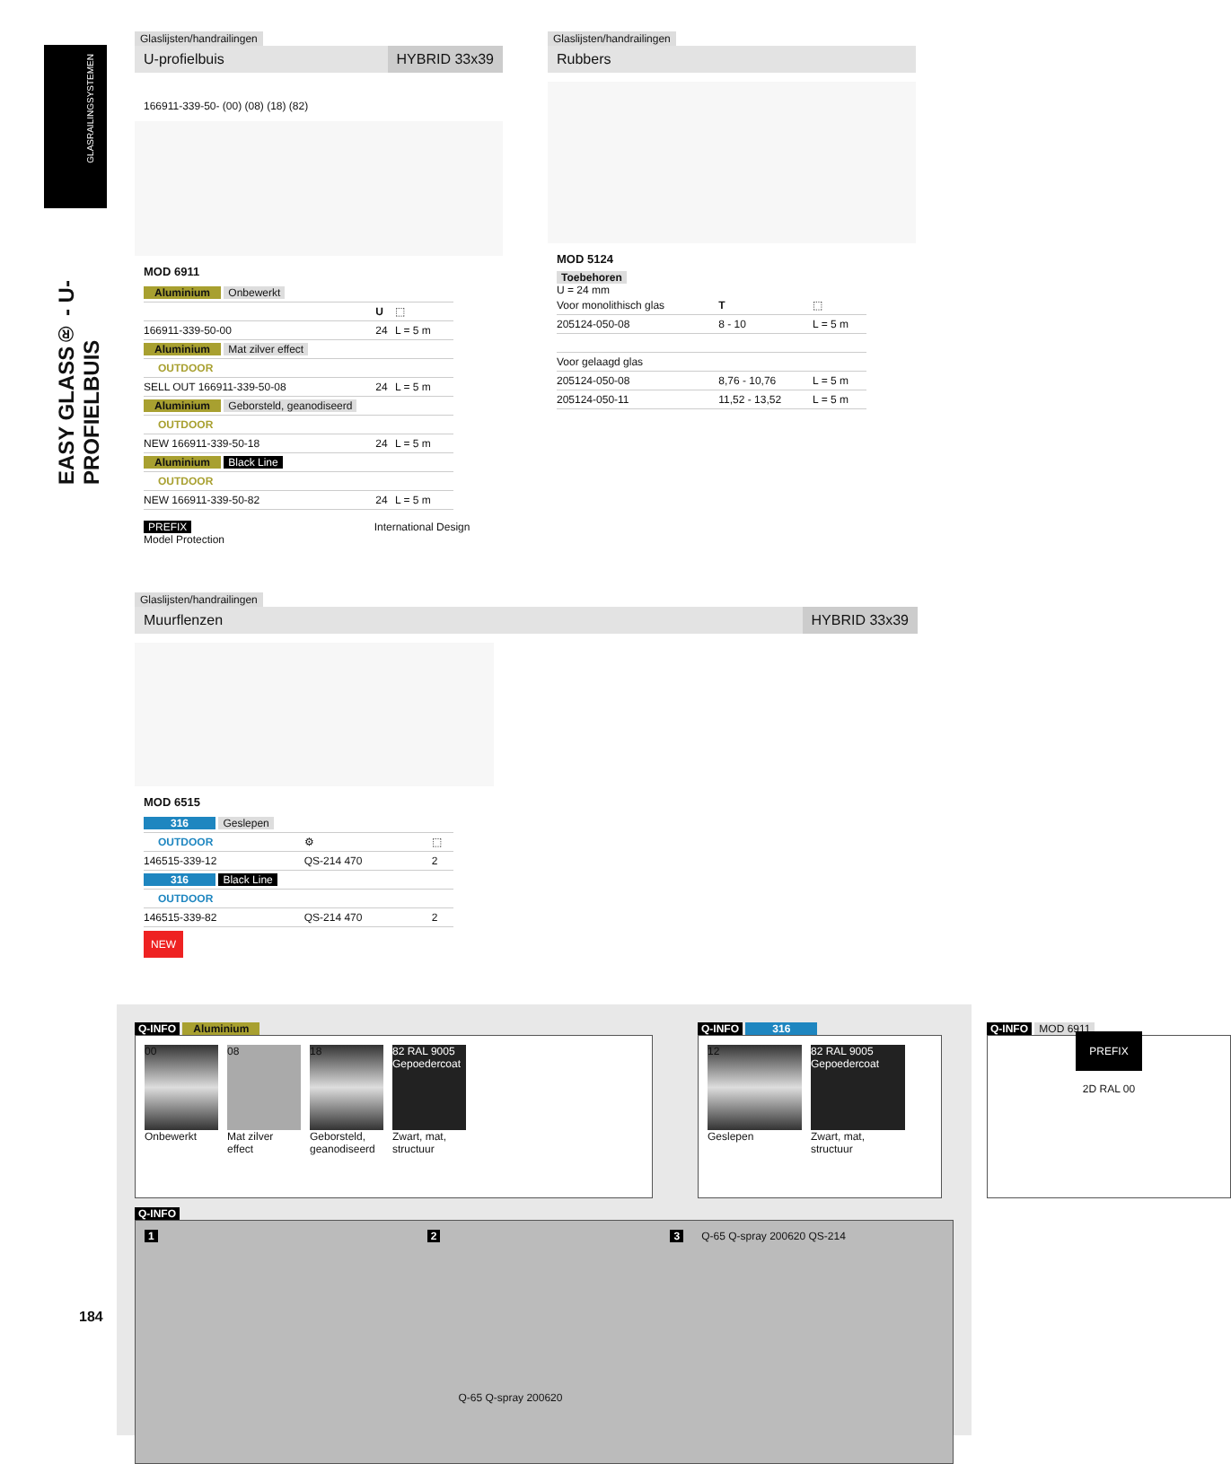GLASRAILINGSYSTEMEN
EASY GLASS® - U-PROFIELBUIS
Glaslijsten/handrailingen
U-profielbuis HYBRID 33x39
166911-339-50- (00) (08) (18) (82)
MOD 6911
| Aluminium Onbewerkt | | |
| | U | ⬚ |
| 166911-339-50-00 | 24 | L = 5 m |
| Aluminium Mat zilver effect | | |
| OUTDOOR | | |
| SELL OUT 166911-339-50-08 | 24 | L = 5 m |
| Aluminium Geborsteld, geanodiseerd | | |
| OUTDOOR | | |
| NEW 166911-339-50-18 | 24 | L = 5 m |
| Aluminium Black Line | | |
| OUTDOOR | | |
| NEW 166911-339-50-82 | 24 | L = 5 m |
PREFIX International Design Model Protection
Glaslijsten/handrailingen
Rubbers
MOD 5124
Toebehoren
U = 24 mm
| Voor monolithisch glas | T | ⬚ |
| 205124-050-08 | 8 - 10 | L = 5 m |
| Voor gelaagd glas | | |
| 205124-050-08 | 8,76 - 10,76 | L = 5 m |
| 205124-050-11 | 11,52 - 13,52 | L = 5 m |
Glaslijsten/handrailingen
Muurflenzen HYBRID 33x39
MOD 6515
| 316 Geslepen | | |
| OUTDOOR | ⚙ | ⬚ |
| 146515-339-12 | QS-214 470 | 2 |
| 316 Black Line | | |
| OUTDOOR | | |
| 146515-339-82 | QS-214 470 | 2 |
NEW
Q-INFO Aluminium
00
Onbewerkt
08
Mat zilver effect
18
Geborsteld, geanodiseerd
82 RAL 9005
Gepoedercoat
Zwart, mat, structuur
Q-INFO 316
12
Geslepen
82 RAL 9005
Gepoedercoat
Zwart, mat, structuur
Q-INFO MOD 6911
PREFIX
2D RAL 00
Q-INFO
1 2 Q-65 Q-spray 200620 3 Q-65 Q-spray 200620 QS-214
184